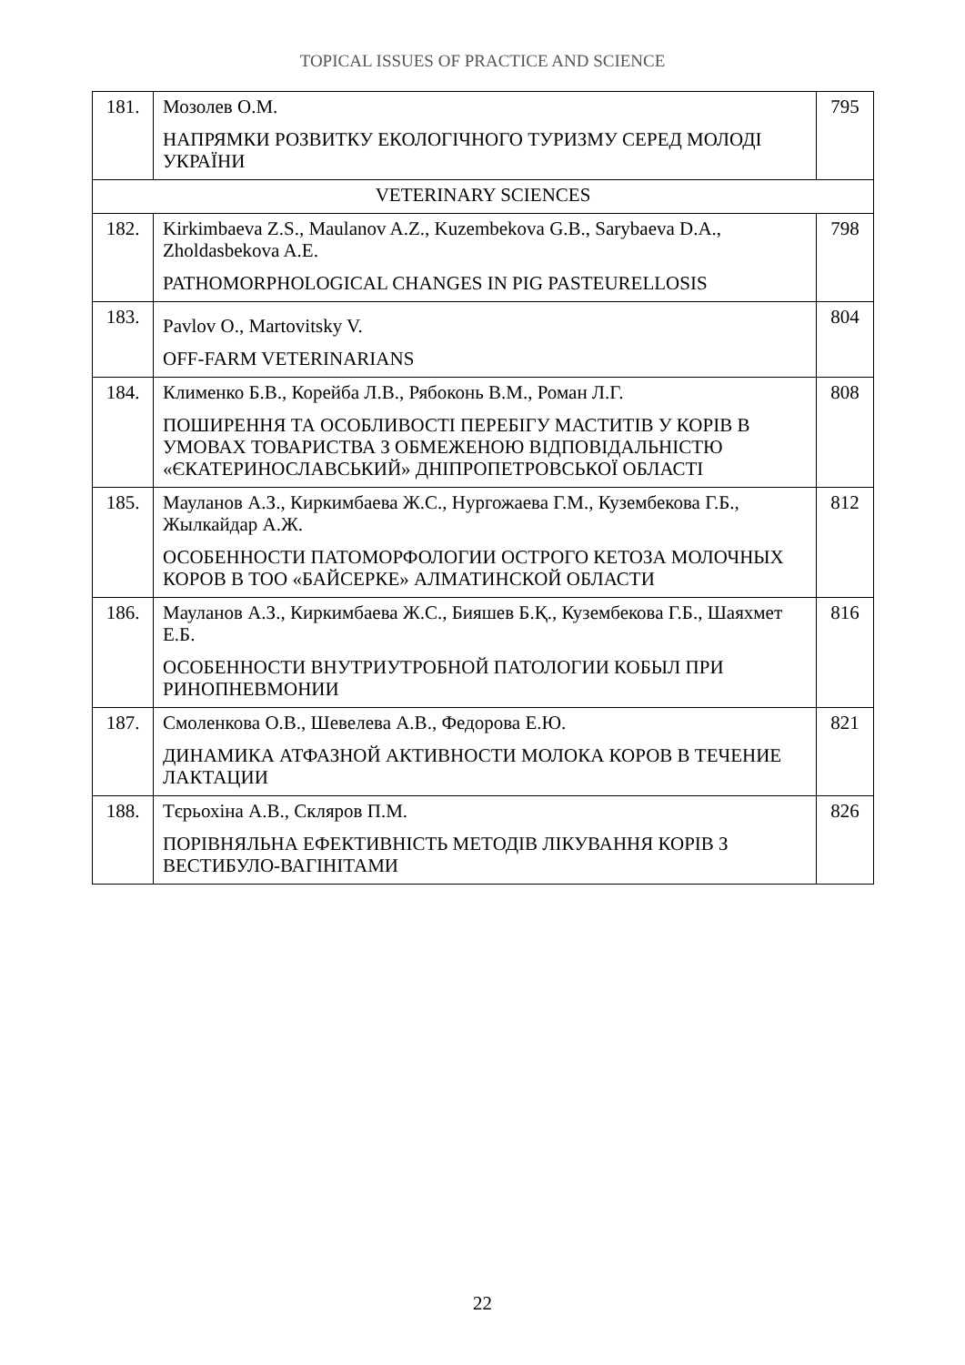TOPICAL ISSUES OF PRACTICE AND SCIENCE
| 181. | Мозолев О.М. НАПРЯМКИ РОЗВИТКУ ЕКОЛОГІЧНОГО ТУРИЗМУ СЕРЕД МОЛОДІ УКРАЇНИ | 795 |
| VETERINARY SCIENCES | | |
| 182. | Kirkimbaeva Z.S., Maulanov A.Z., Kuzembekova G.B., Sarybaeva D.A., Zholdasbekova A.E. PATHOMORPHOLOGICAL CHANGES IN PIG PASTEURELLOSIS | 798 |
| 183. | Pavlov O., Martovitsky V. OFF-FARM VETERINARIANS | 804 |
| 184. | Клименко Б.В., Корейба Л.В., Рябоконь В.М., Роман Л.Г. ПОШИРЕННЯ ТА ОСОБЛИВОСТІ ПЕРЕБІГУ МАСТИТІВ У КОРІВ В УМОВАХ ТОВАРИСТВА З ОБМЕЖЕНОЮ ВІДПОВІДАЛЬНІСТЮ «ЄКАТЕРИНОСЛАВСЬКИЙ» ДНІПРОПЕТРОВСЬКОЇ ОБЛАСТІ | 808 |
| 185. | Мауланов А.З., Киркимбаева Ж.С., Нургожаева Г.М., Кузембекова Г.Б., Жылкайдар А.Ж. ОСОБЕННОСТИ ПАТОМОРФОЛОГИИ ОСТРОГО КЕТОЗА МОЛОЧНЫХ КОРОВ В ТОО «БАЙСЕРКЕ» АЛМАТИНСКОЙ ОБЛАСТИ | 812 |
| 186. | Мауланов А.З., Киркимбаева Ж.С., Бияшев Б.Қ., Кузембекова Г.Б., Шаяхмет Е.Б. ОСОБЕННОСТИ ВНУТРИУТРОБНОЙ ПАТОЛОГИИ КОБЫЛ ПРИ РИНОПНЕВМОНИИ | 816 |
| 187. | Смоленкова О.В., Шевелева А.В., Федорова Е.Ю. ДИНАМИКА АТФАЗНОЙ АКТИВНОСТИ МОЛОКА КОРОВ В ТЕЧЕНИЕ ЛАКТАЦИИ | 821 |
| 188. | Тєрьохіна А.В., Скляров П.М. ПОРІВНЯЛЬНА ЕФЕКТИВНІСТЬ МЕТОДІВ ЛІКУВАННЯ КОРІВ З ВЕСТИБУЛО-ВАГІНІТАМИ | 826 |
22